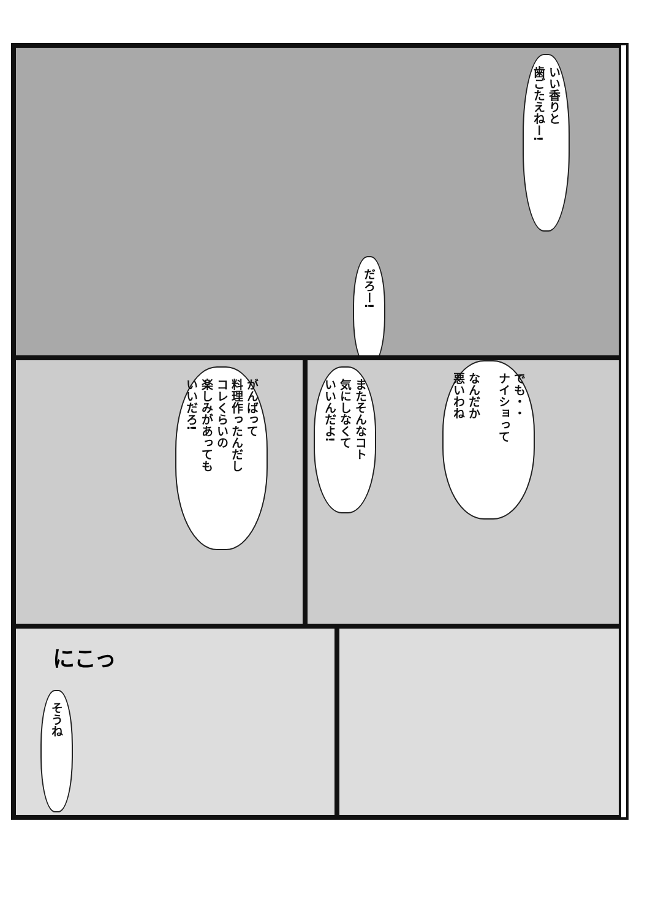いい香りと
歯ごたえねー!
だろー!
がんばって
料理作ったんだし
コレくらいの
楽しみがあっても
いいだろ!
またそんなコト
気にしなくて
いいんだよ!
でも・・
ナイショって
なんだか
悪いわね
にこっ
そうね